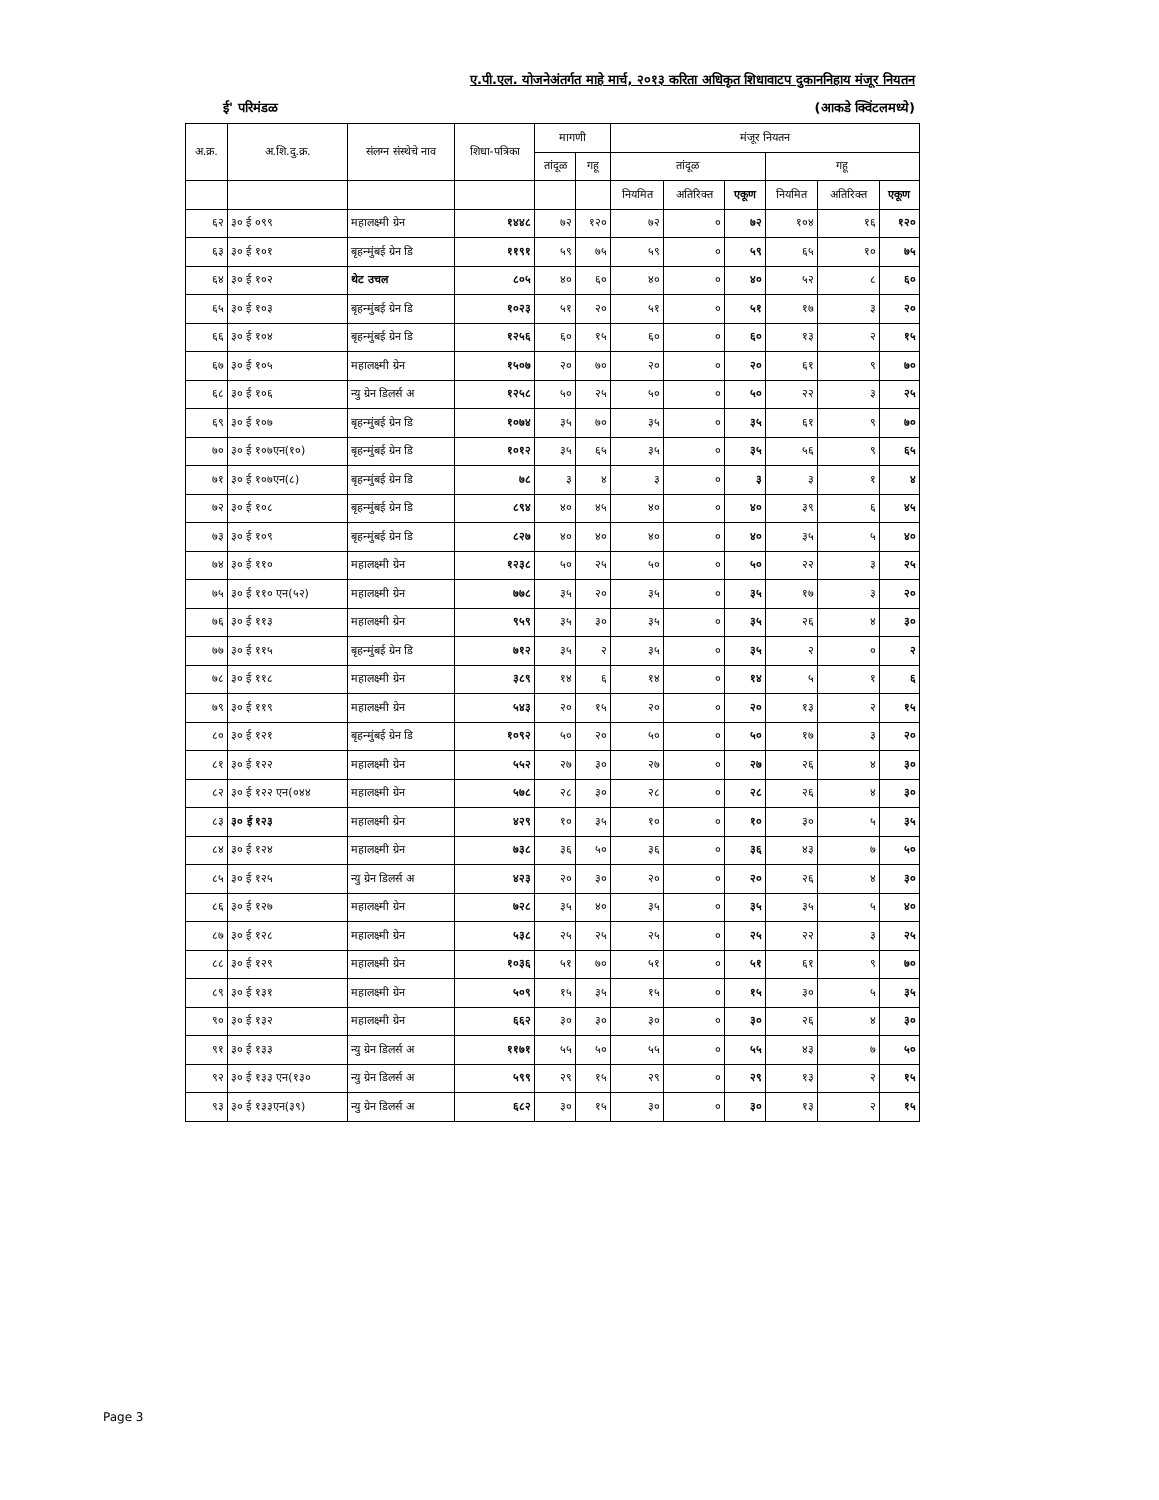ए.पी.एल. योजनेअंतर्गत माहे मार्च, २०१३ करिता अधिकृत शिधावाटप दुकाननिहाय मंजूर नियतन
ई' परिमंडळ (आकडे क्विंटलमध्ये)
| अ.क्र. | अ.शि.दु.क्र. | संलग्न संस्थेचे नाव | शिधा-पत्रिका | मागणी | | मंजूर नियतन | | | | | |
| --- | --- | --- | --- | --- | --- | --- | --- | --- | --- | --- | --- |
| | | | | तांदूळ | गहू | तांदूळ | | | गहू | | |
| | | | | | | नियमित | अतिरिक्त | एकूण | नियमित | अतिरिक्त | एकूण |
| ६२ | ३० ई ०९९ | महालक्ष्मी ग्रेन | १४४८ | ७२ | १२० | ७२ | ० | ७२ | १०४ | १६ | १२० |
| ६३ | ३० ई १०१ | बृहन्मुंबई ग्रेन डि | ११९१ | ५९ | ७५ | ५९ | ० | ५९ | ६५ | १० | ७५ |
| ६४ | ३० ई १०२ | थेट उचल | ८०५ | ४० | ६० | ४० | ० | ४० | ५२ | ८ | ६० |
| ६५ | ३० ई १०३ | बृहन्मुंबई ग्रेन डि | १०२३ | ५१ | २० | ५१ | ० | ५१ | १७ | ३ | २० |
| ६६ | ३० ई १०४ | बृहन्मुंबई ग्रेन डि | १२५६ | ६० | १५ | ६० | ० | ६० | १३ | २ | १५ |
| ६७ | ३० ई १०५ | महालक्ष्मी ग्रेन | १५०७ | २० | ७० | २० | ० | २० | ६१ | ९ | ७० |
| ६८ | ३० ई १०६ | न्यु ग्रेन डिलर्स अ | १२५८ | ५० | २५ | ५० | ० | ५० | २२ | ३ | २५ |
| ६९ | ३० ई १०७ | बृहन्मुंबई ग्रेन डि | १०७४ | ३५ | ७० | ३५ | ० | ३५ | ६१ | ९ | ७० |
| ७० | ३० ई १०७एन(१०) | बृहन्मुंबई ग्रेन डि | १०१२ | ३५ | ६५ | ३५ | ० | ३५ | ५६ | ९ | ६५ |
| ७१ | ३० ई १०७एन(८) | बृहन्मुंबई ग्रेन डि | ७८ | ३ | ४ | ३ | ० | ३ | ३ | १ | ४ |
| ७२ | ३० ई १०८ | बृहन्मुंबई ग्रेन डि | ८९४ | ४० | ४५ | ४० | ० | ४० | ३९ | ६ | ४५ |
| ७३ | ३० ई १०९ | बृहन्मुंबई ग्रेन डि | ८२७ | ४० | ४० | ४० | ० | ४० | ३५ | ५ | ४० |
| ७४ | ३० ई ११० | महालक्ष्मी ग्रेन | १२३८ | ५० | २५ | ५० | ० | ५० | २२ | ३ | २५ |
| ७५ | ३० ई ११० एन(५२) | महालक्ष्मी ग्रेन | ७७८ | ३५ | २० | ३५ | ० | ३५ | १७ | ३ | २० |
| ७६ | ३० ई ११३ | महालक्ष्मी ग्रेन | ९५९ | ३५ | ३० | ३५ | ० | ३५ | २६ | ४ | ३० |
| ७७ | ३० ई ११५ | बृहन्मुंबई ग्रेन डि | ७१२ | ३५ | २ | ३५ | ० | ३५ | २ | ० | २ |
| ७८ | ३० ई ११८ | महालक्ष्मी ग्रेन | ३८९ | १४ | ६ | १४ | ० | १४ | ५ | १ | ६ |
| ७९ | ३० ई ११९ | महालक्ष्मी ग्रेन | ५४३ | २० | १५ | २० | ० | २० | १३ | २ | १५ |
| ८० | ३० ई १२१ | बृहन्मुंबई ग्रेन डि | १०९२ | ५० | २० | ५० | ० | ५० | १७ | ३ | २० |
| ८१ | ३० ई १२२ | महालक्ष्मी ग्रेन | ५५२ | २७ | ३० | २७ | ० | २७ | २६ | ४ | ३० |
| ८२ | ३० ई १२२ एन(०४४ | महालक्ष्मी ग्रेन | ५७८ | २८ | ३० | २८ | ० | २८ | २६ | ४ | ३० |
| ८३ | ३० ई १२३ | महालक्ष्मी ग्रेन | ४२९ | १० | ३५ | १० | ० | १० | ३० | ५ | ३५ |
| ८४ | ३० ई १२४ | महालक्ष्मी ग्रेन | ७३८ | ३६ | ५० | ३६ | ० | ३६ | ४३ | ७ | ५० |
| ८५ | ३० ई १२५ | न्यु ग्रेन डिलर्स अ | ४२३ | २० | ३० | २० | ० | २० | २६ | ४ | ३० |
| ८६ | ३० ई १२७ | महालक्ष्मी ग्रेन | ७२८ | ३५ | ४० | ३५ | ० | ३५ | ३५ | ५ | ४० |
| ८७ | ३० ई १२८ | महालक्ष्मी ग्रेन | ५३८ | २५ | २५ | २५ | ० | २५ | २२ | ३ | २५ |
| ८८ | ३० ई १२९ | महालक्ष्मी ग्रेन | १०३६ | ५१ | ७० | ५१ | ० | ५१ | ६१ | ९ | ७० |
| ८९ | ३० ई १३१ | महालक्ष्मी ग्रेन | ५०९ | १५ | ३५ | १५ | ० | १५ | ३० | ५ | ३५ |
| ९० | ३० ई १३२ | महालक्ष्मी ग्रेन | ६६२ | ३० | ३० | ३० | ० | ३० | २६ | ४ | ३० |
| ९१ | ३० ई १३३ | न्यु ग्रेन डिलर्स अ | ११७१ | ५५ | ५० | ५५ | ० | ५५ | ४३ | ७ | ५० |
| ९२ | ३० ई १३३ एन(१३० | न्यु ग्रेन डिलर्स अ | ५९९ | २९ | १५ | २९ | ० | २९ | १३ | २ | १५ |
| ९३ | ३० ई १३३एन(३९) | न्यु ग्रेन डिलर्स अ | ६८२ | ३० | १५ | ३० | ० | ३० | १३ | २ | १५ |
Page 3